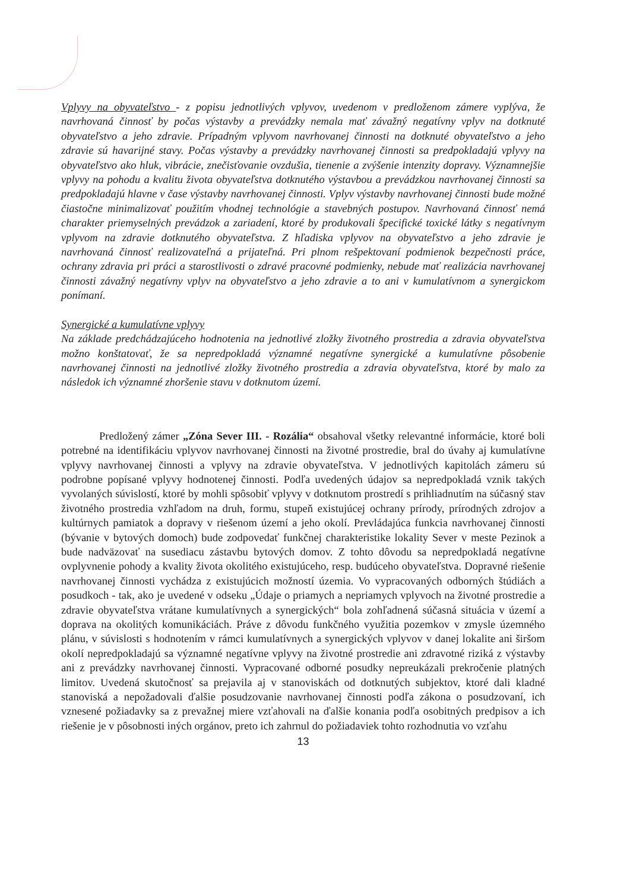Vplyvy na obyvateľstvo - z popisu jednotlivých vplyvov, uvedenom v predloženom zámere vyplýva, že navrhovaná činnosť by počas výstavby a prevádzky nemala mať závažný negatívny vplyv na dotknuté obyvateľstvo a jeho zdravie. Prípadným vplyvom navrhovanej činnosti na dotknuté obyvateľstvo a jeho zdravie sú havarijné stavy. Počas výstavby a prevádzky navrhovanej činnosti sa predpokladajú vplyvy na obyvateľstvo ako hluk, vibrácie, znečisťovanie ovzdušia, tienenie a zvýšenie intenzity dopravy. Významnejšie vplyvy na pohodu a kvalitu života obyvateľstva dotknutého výstavbou a prevádzkou navrhovanej činnosti sa predpokladajú hlavne v čase výstavby navrhovanej činnosti. Vplyv výstavby navrhovanej činnosti bude možné čiastočne minimalizovať použitím vhodnej technológie a stavebných postupov. Navrhovaná činnosť nemá charakter priemyselných prevádzok a zariadení, ktoré by produkovali špecifické toxické látky s negatívnym vplyvom na zdravie dotknutého obyvateľstva. Z hľadiska vplyvov na obyvateľstvo a jeho zdravie je navrhovaná činnosť realizovateľná a prijateľná. Pri plnom rešpektovaní podmienok bezpečnosti práce, ochrany zdravia pri práci a starostlivosti o zdravé pracovné podmienky, nebude mať realizácia navrhovanej činnosti závažný negatívny vplyv na obyvateľstvo a jeho zdravie a to ani v kumulatívnom a synergickom ponímaní.
Synergické a kumulatívne vplyvy
Na základe predchádzajúceho hodnotenia na jednotlivé zložky životného prostredia a zdravia obyvateľstva možno konštatovať, že sa nepredpokladá významné negatívne synergické a kumulatívne pôsobenie navrhovanej činnosti na jednotlivé zložky životného prostredia a zdravia obyvateľstva, ktoré by malo za následok ich významné zhoršenie stavu v dotknutom území.
Predložený zámer „Zóna Sever III. - Rozália“ obsahoval všetky relevantné informácie, ktoré boli potrebné na identifikáciu vplyvov navrhovanej činnosti na životné prostredie, bral do úvahy aj kumulatívne vplyvy navrhovanej činnosti a vplyvy na zdravie obyvateľstva. V jednotlivých kapitolách zámeru sú podrobne popísané vplyvy hodnotenej činnosti. Podľa uvedených údajov sa nepredpokladá vznik takých vyvolaných súvislostí, ktoré by mohli spôsobiť vplyvy v dotknutom prostredí s prihliadnutím na súčasný stav životného prostredia vzhľadom na druh, formu, stupeň existujúcej ochrany prírody, prírodných zdrojov a kultúrnych pamiatok a dopravy v riešenom území a jeho okolí. Prevládajúca funkcia navrhovanej činnosti (bývanie v bytových domoch) bude zodpovedať funkčnej charakteristike lokality Sever v meste Pezinok a bude nadväzovať na susediacu zástavbu bytových domov. Z tohto dôvodu sa nepredpokladá negatívne ovplyvnenie pohody a kvality života okolitého existujúceho, resp. budúceho obyvateľstva. Dopravné riešenie navrhovanej činnosti vychádza z existujúcich možností územia. Vo vypracovaných odborných štúdiách a posudkoch - tak, ako je uvedené v odseku „Údaje o priamych a nepriamych vplyvoch na životné prostredie a zdravie obyvateľstva vrátane kumulatívnych a synergických“ bola zohľadnená súčasná situácia v území a doprava na okolitých komunikáciách. Práve z dôvodu funkčného využitia pozemkov v zmysle územného plánu, v súvislosti s hodnotením v rámci kumulatívnych a synergických vplyvov v danej lokalite ani širšom okolí nepredpokladajú sa významné negatívne vplyvy na životné prostredie ani zdravotné riziká z výstavby ani z prevádzky navrhovanej činnosti. Vypracované odborné posudky nepreukázali prekročenie platných limitov. Uvedená skutočnosť sa prejavila aj v stanoviskách od dotknutých subjektov, ktoré dali kladné stanoviská a nepožadovali ďalšie posudzovanie navrhovanej činnosti podľa zákona o posudzovaní, ich vznesené požiadavky sa z prevažnej miere vzťahovali na ďalšie konania podľa osobitných predpisov a ich riešenie je v pôsobnosti iných orgánov, preto ich zahrnul do požiadaviek tohto rozhodnutia vo vzťahu
13